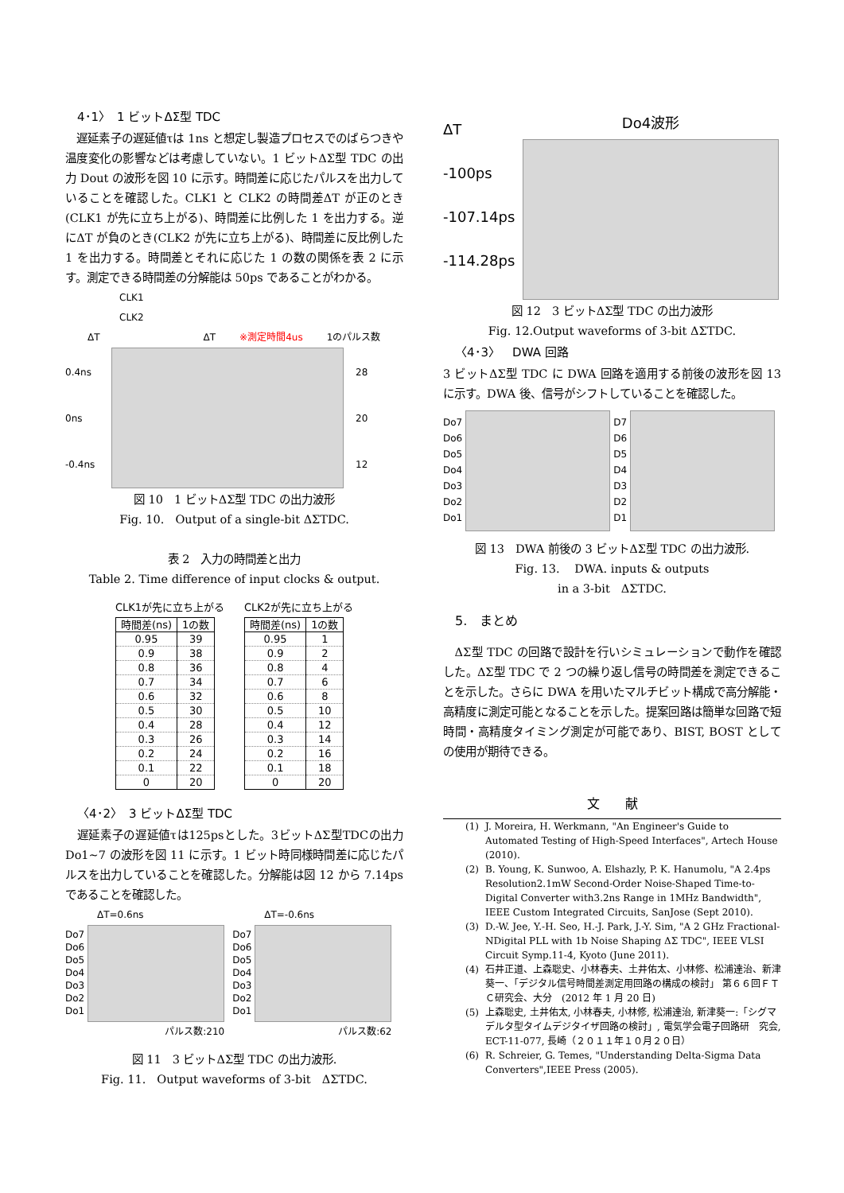4･1〉　1 ビットΔΣ型 TDC
　遅延素子の遅延値τは 1ns と想定し製造プロセスでのばらつきや温度変化の影響などは考慮していない。1 ビットΔΣ型 TDC の出力 Dout の波形を図 10 に示す。時間差に応じたパルスを出力していることを確認した。CLK1 と CLK2 の時間差ΔT が正のとき(CLK1 が先に立ち上がる)、時間差に比例した 1 を出力する。逆にΔT が負のとき(CLK2 が先に立ち上がる)、時間差に反比例した 1 を出力する。時間差とそれに応じた 1 の数の関係を表 2 に示す。測定できる時間差の分解能は 50ps であることがわかる。
CLK1
CLK2
ΔT ΔT ※測定時間4us 1のパルス数
0.4ns
0ns
-0.4ns
28
20
12
図 10　1 ビットΔΣ型 TDC の出力波形
Fig. 10.　Output of a single-bit ΔΣTDC.
表 2　入力の時間差と出力
Table 2. Time difference of input clocks & output.
CLK1が先に立ち上がる
| 時間差(ns) | 1の数 |
| --- | --- |
| 0.95 | 39 |
| 0.9 | 38 |
| 0.8 | 36 |
| 0.7 | 34 |
| 0.6 | 32 |
| 0.5 | 30 |
| 0.4 | 28 |
| 0.3 | 26 |
| 0.2 | 24 |
| 0.1 | 22 |
| 0 | 20 |
CLK2が先に立ち上がる
| 時間差(ns) | 1の数 |
| --- | --- |
| 0.95 | 1 |
| 0.9 | 2 |
| 0.8 | 4 |
| 0.7 | 6 |
| 0.6 | 8 |
| 0.5 | 10 |
| 0.4 | 12 |
| 0.3 | 14 |
| 0.2 | 16 |
| 0.1 | 18 |
| 0 | 20 |
〈4･2〉　3 ビットΔΣ型 TDC
　遅延素子の遅延値τは125psとした。3ビットΔΣ型TDCの出力 Do1~7 の波形を図 11 に示す。1 ビット時同様時間差に応じたパルスを出力していることを確認した。分解能は図 12 から 7.14ps であることを確認した。
ΔT=0.6ns
Do7
Do6
Do5
Do4
Do3
Do2
Do1
パルス数:210
ΔT=-0.6ns
Do7
Do6
Do5
Do4
Do3
Do2
Do1
パルス数:62
図 11　3 ビットΔΣ型 TDC の出力波形.
Fig. 11.　Output waveforms of 3-bit　ΔΣTDC.
ΔT
-100ps
-107.14ps
-114.28ps
Do4波形
図 12　3 ビットΔΣ型 TDC の出力波形
Fig. 12.Output waveforms of 3-bit ΔΣTDC.
〈4･3〉　DWA 回路
3 ビットΔΣ型 TDC に DWA 回路を適用する前後の波形を図 13 に示す。DWA 後、信号がシフトしていることを確認した。
Do7
Do6
Do5
Do4
Do3
Do2
Do1
D7
D6
D5
D4
D3
D2
D1
図 13　DWA 前後の 3 ビットΔΣ型 TDC の出力波形.
Fig. 13.　 DWA. inputs & outputs
in a 3-bit　ΔΣTDC.
5.　まとめ
　ΔΣ型 TDC の回路で設計を行いシミュレーションで動作を確認した。ΔΣ型 TDC で 2 つの繰り返し信号の時間差を測定できることを示した。さらに DWA を用いたマルチビット構成で高分解能・高精度に測定可能となることを示した。提案回路は簡単な回路で短時間・高精度タイミング測定が可能であり、BIST, BOST としての使用が期待できる。
文　　献
(1) J. Moreira, H. Werkmann, "An Engineer's Guide to Automated Testing of High-Speed Interfaces", Artech House (2010).
(2) B. Young, K. Sunwoo, A. Elshazly, P. K. Hanumolu, "A 2.4ps Resolution2.1mW Second-Order Noise-Shaped Time-to-Digital Converter with3.2ns Range in 1MHz Bandwidth", IEEE Custom Integrated Circuits, SanJose (Sept 2010).
(3) D.-W. Jee, Y.-H. Seo, H.-J. Park, J.-Y. Sim, "A 2 GHz Fractional-NDigital PLL with 1b Noise Shaping ΔΣ TDC", IEEE VLSI Circuit Symp.11-4, Kyoto (June 2011).
(4) 石井正道、上森聡史、小林春夫、土井佑太、小林修、松浦達治、新津葵一、「デジタル信号時間差測定用回路の構成の検討」 第６６回ＦＴＣ研究会、大分　(2012 年 1 月 20 日)
(5) 上森聡史, 土井佑太, 小林春夫, 小林修, 松浦達治, 新津葵一:「シグマデルタ型タイムデジタイザ回路の検討」, 電気学会電子回路研　究会, ECT-11-077, 長崎（２０１１年１０月２０日）
(6) R. Schreier, G. Temes, "Understanding Delta-Sigma Data Converters",IEEE Press (2005).